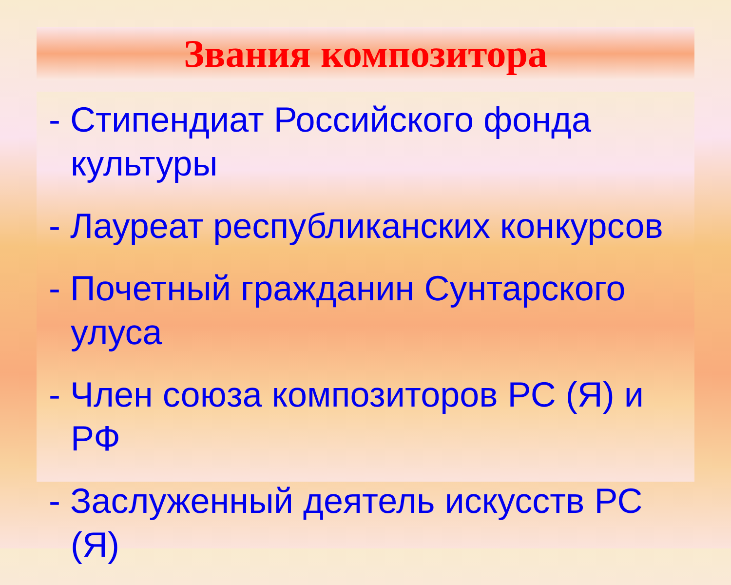Звания композитора
- Стипендиат Российского фонда культуры
- Лауреат республиканских конкурсов
- Почетный гражданин Сунтарского улуса
- Член союза композиторов РС (Я) и РФ
- Заслуженный деятель искусств РС (Я)